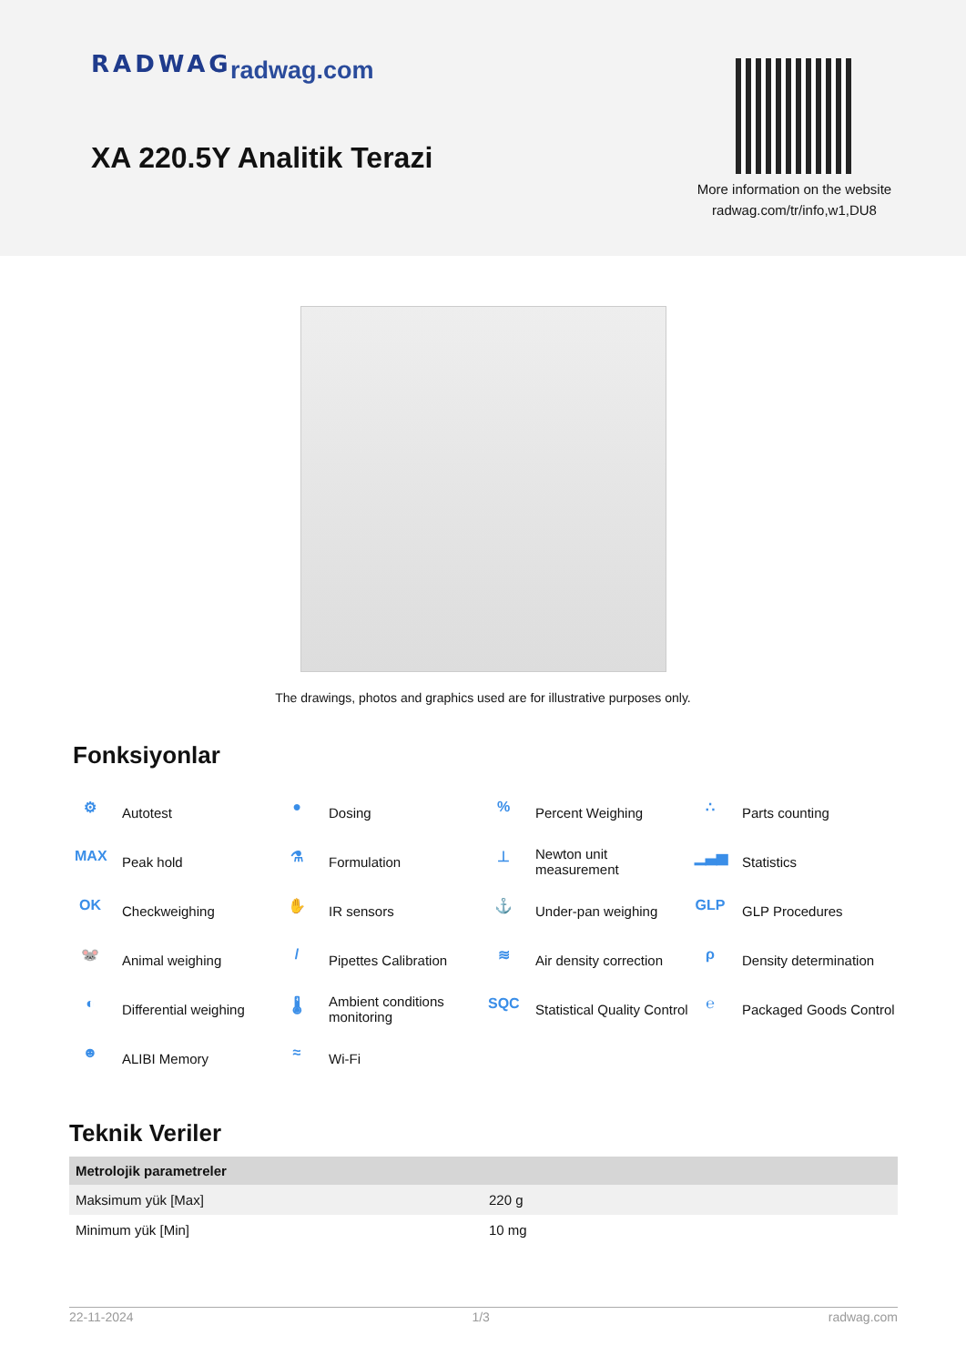RADWAG radwag.com
XA 220.5Y Analitik Terazi
More information on the website
radwag.com/tr/info,w1,DU8
The drawings, photos and graphics used are for illustrative purposes only.
Fonksiyonlar
⚙ Autotest
● Dosing
% Percent Weighing
∴ Parts counting
MAX Peak hold
⚗ Formulation
⊥ Newton unit
measurement
▁▃▅ Statistics
OK Checkweighing
✋ IR sensors
⚓ Under-pan weighing
GLP GLP Procedures
🐭 Animal weighing
/ Pipettes Calibration
≋ Air density correction
ρ Density determination
◐ Differential weighing
🌡 Ambient conditions
monitoring
SQC Statistical Quality Control
℮ Packaged Goods Control
☻ ALIBI Memory
≈ Wi-Fi
Teknik Veriler
| Metrolojik parametreler | |
| --- | --- |
| Maksimum yük [Max] | 220 g |
| Minimum yük [Min] | 10 mg |
22-11-2024 1/3 radwag.com